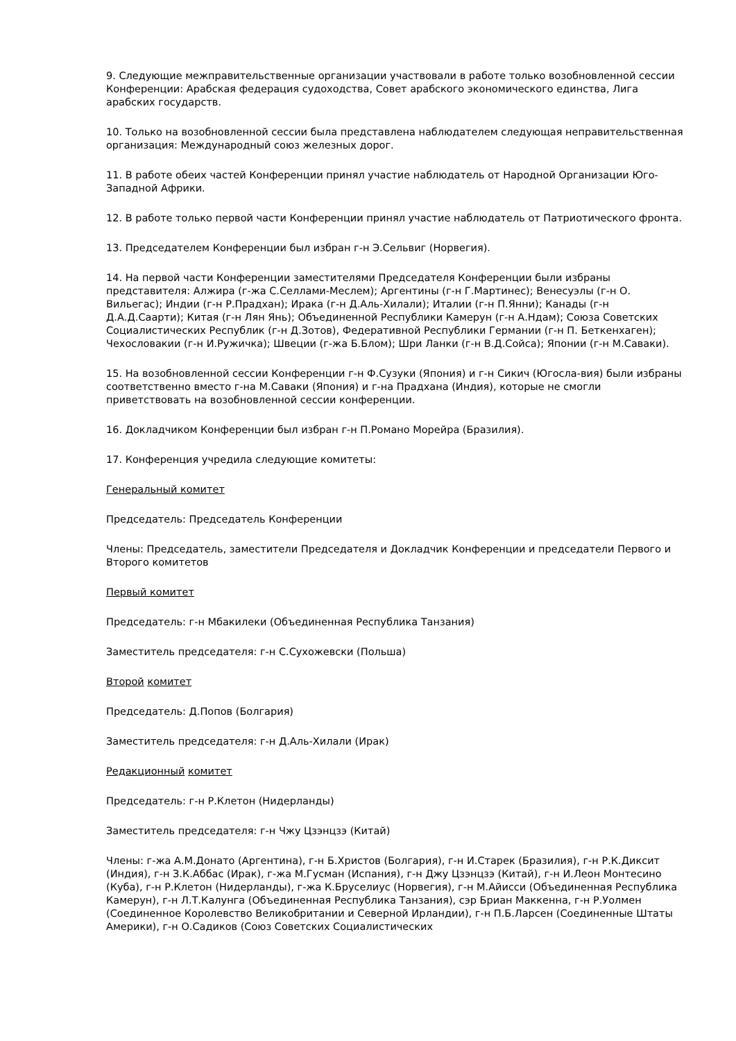9. Следующие межправительственные организации участвовали в работе только возобновленной сессии Конференции: Арабская федерация судоходства, Совет арабского экономического единства, Лига арабских государств.
10. Только на возобновленной сессии была представлена наблюдателем следующая неправительственная организация: Международный союз железных дорог.
11. В работе обеих частей Конференции принял участие наблюдатель от Народной Организации Юго-Западной Африки.
12. В работе только первой части Конференции принял участие наблюдатель от Патриотического фронта.
13. Председателем Конференции был избран г-н Э.Сельвиг (Норвегия).
14. На первой части Конференции заместителями Председателя Конференции были избраны представителя: Алжира (г-жа С.Селлами-Меслем); Аргентины (г-н Г.Мартинес); Венесуэлы (г-н О. Вильегас); Индии (г-н Р.Прадхан); Ирака (г-н Д.Аль-Хилали); Италии (г-н П.Янни); Канады (г-н Д.А.Д.Саарти); Китая (г-н Лян Янь); Объединенной Республики Камерун (г-н А.Ндам); Союза Советских Социалистических Республик (г-н Д.Зотов), Федеративной Республики Германии (г-н П. Беткенхаген); Чехословакии (г-н И.Ружичка); Швеции (г-жа Б.Блом); Шри Ланки (г-н В.Д.Сойса); Японии (г-н М.Саваки).
15. На возобновленной сессии Конференции г-н Ф.Сузуки (Япония) и г-н Сикич (Югосла-вия) были избраны соответственно вместо г-на М.Саваки (Япония) и г-на Прадхана (Индия), которые не смогли приветствовать на возобновленной сессии конференции.
16. Докладчиком Конференции был избран г-н П.Романо Морейра (Бразилия).
17. Конференция учредила следующие комитеты:
Генеральный комитет
Председатель: Председатель Конференции
Члены: Председатель, заместители Председателя и Докладчик Конференции и председатели Первого и Второго комитетов
Первый комитет
Председатель: г-н Мбакилеки (Объединенная Республика Танзания)
Заместитель председателя: г-н С.Сухожевски (Польша)
Второй комитет
Председатель: Д.Попов (Болгария)
Заместитель председателя: г-н Д.Аль-Хилали (Ирак)
Редакционный комитет
Председатель: г-н Р.Клетон (Нидерланды)
Заместитель председателя: г-н Чжу Цзэнцзэ (Китай)
Члены: г-жа А.М.Донато (Аргентина), г-н Б.Христов (Болгария), г-н И.Старек (Бразилия), г-н Р.К.Диксит (Индия), г-н З.К.Аббас (Ирак), г-жа М.Гусман (Испания), г-н Джу Цзэнцзэ (Китай), г-н И.Леон Монтесино (Куба), г-н Р.Клетон (Нидерланды), г-жа К.Бруселиус (Норвегия), г-н М.Айисси (Объединенная Республика Камерун), г-н Л.Т.Калунга (Объединенная Республика Танзания), сэр Бриан Маккенна, г-н Р.Уолмен (Соединенное Королевство Великобритании и Северной Ирландии), г-н П.Б.Ларсен (Соединенные Штаты Америки), г-н О.Садиков (Союз Советских Социалистических